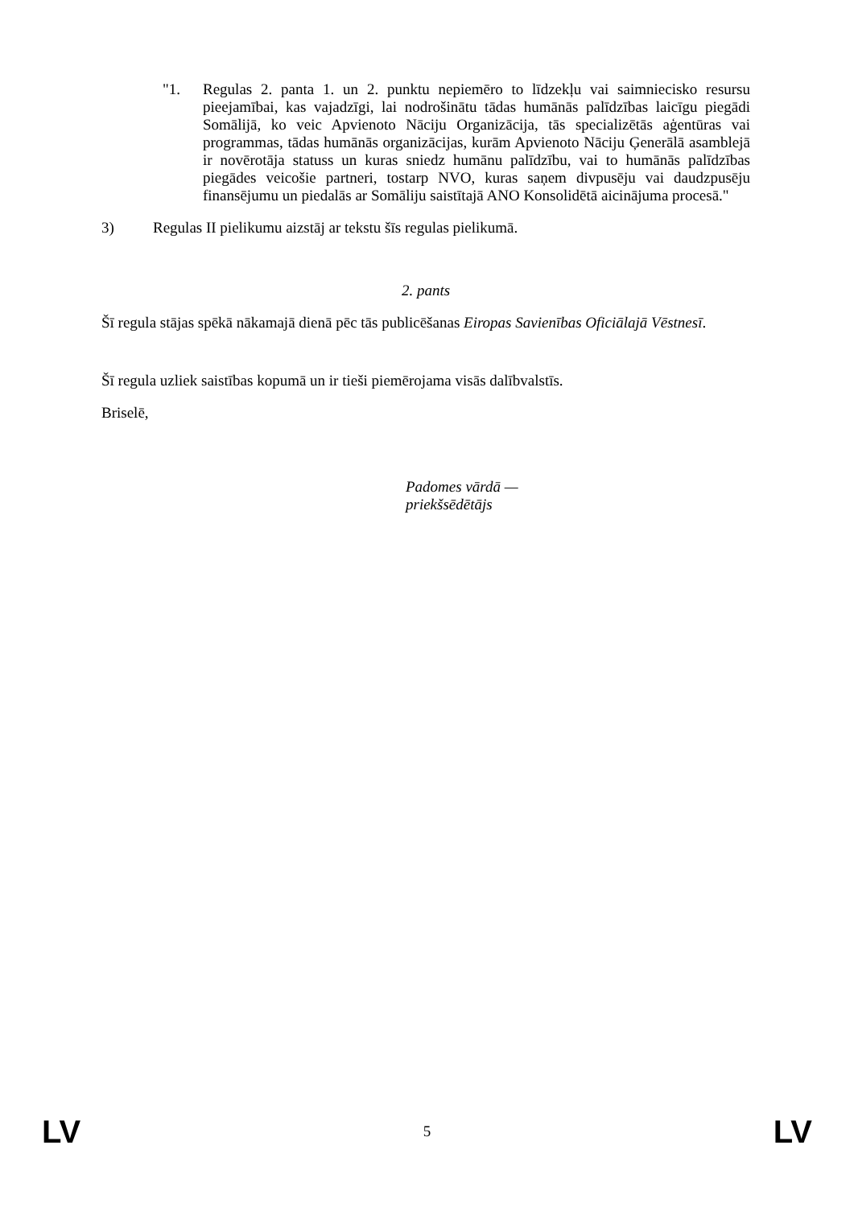"1. Regulas 2. panta 1. un 2. punktu nepiemēro to līdzekļu vai saimniecisko resursu pieejamībai, kas vajadzīgi, lai nodrošinātu tādas humānās palīdzības laicīgu piegādi Somālijā, ko veic Apvienoto Nāciju Organizācija, tās specializētās aģentūras vai programmas, tādas humānās organizācijas, kurām Apvienoto Nāciju Ģenerālā asamblejā ir novērotāja statuss un kuras sniedz humānu palīdzību, vai to humānās palīdzības piegādes veicošie partneri, tostarp NVO, kuras saņem divpusēju vai daudzpusēju finansējumu un piedalās ar Somāliju saistītajā ANO Konsolidētā aicinājuma procesā."
3) Regulas II pielikumu aizstāj ar tekstu šīs regulas pielikumā.
2. pants
Šī regula stājas spēkā nākamajā dienā pēc tās publicēšanas Eiropas Savienības Oficiālajā Vēstnesī.
Šī regula uzliek saistības kopumā un ir tieši piemērojama visās dalībvalstīs.
Briselē,
Padomes vārdā —
priekšsēdētājs
LV 5 LV